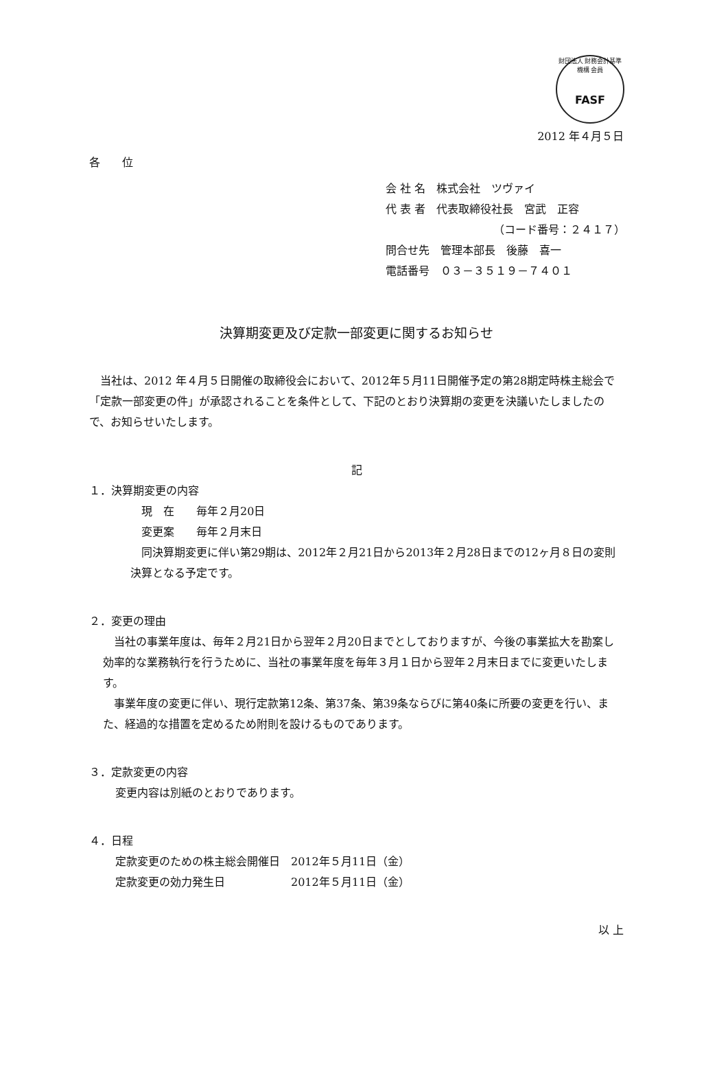財団法人 財務会計基準機構 会員
FASF
2012 年４月５日
各　　位
会 社 名　株式会社　ツヴァイ
代 表 者　代表取締役社長　宮武　正容
（コード番号：２４１７）
問合せ先　管理本部長　後藤　喜一
電話番号　０３－３５１９－７４０１
決算期変更及び定款一部変更に関するお知らせ
当社は、2012 年４月５日開催の取締役会において、2012年５月11日開催予定の第28期定時株主総会で「定款一部変更の件」が承認されることを条件として、下記のとおり決算期の変更を決議いたしましたので、お知らせいたします。
記
１．決算期変更の内容
現　在　　毎年２月20日
変更案　　毎年２月末日
同決算期変更に伴い第29期は、2012年２月21日から2013年２月28日までの12ヶ月８日の変則決算となる予定です。
２．変更の理由
当社の事業年度は、毎年２月21日から翌年２月20日までとしておりますが、今後の事業拡大を勘案し効率的な業務執行を行うために、当社の事業年度を毎年３月１日から翌年２月末日までに変更いたします。
事業年度の変更に伴い、現行定款第12条、第37条、第39条ならびに第40条に所要の変更を行い、また、経過的な措置を定めるため附則を設けるものであります。
３．定款変更の内容
変更内容は別紙のとおりであります。
４．日程
定款変更のための株主総会開催日　2012年５月11日（金）
定款変更の効力発生日　　　　　　2012年５月11日（金）
以 上